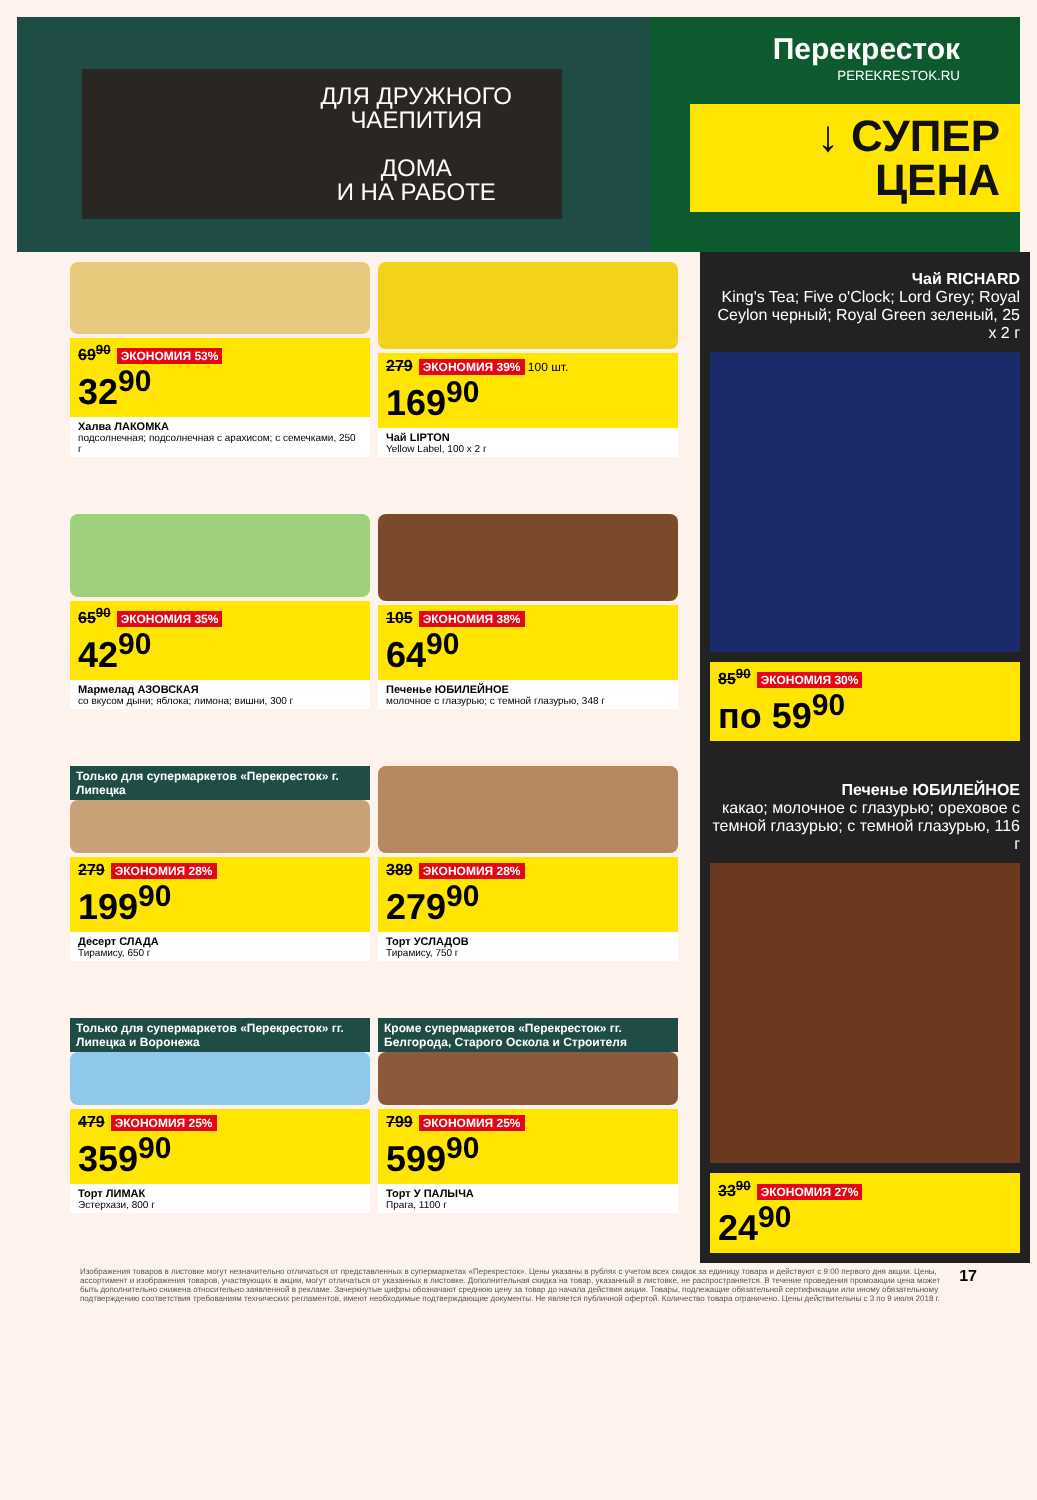ДЛЯ ДРУЖНОГО
ЧАЕПИТИЯ
ДОМА
И НА РАБОТЕ
Перекресток
PEREKRESTOK.RU
↓ СУПЕР
ЦЕНА
69<sup>90</sup> ЭКОНОМИЯ 53%
32<sup>90</sup>
Халва ЛАКОМКА
подсолнечная; подсолнечная с арахисом; с семечками, 250 г
279 ЭКОНОМИЯ 39% 100 шт.
169<sup>90</sup>
Чай LIPTON
Yellow Label, 100 x 2 г
65<sup>90</sup> ЭКОНОМИЯ 35%
42<sup>90</sup>
Мармелад АЗОВСКАЯ
со вкусом дыни; яблока; лимона; вишни, 300 г
105 ЭКОНОМИЯ 38%
64<sup>90</sup>
Печенье ЮБИЛЕЙНОЕ
молочное с глазурью; с темной глазурью, 348 г
Только для супермаркетов «Перекресток» г. Липецка
279 ЭКОНОМИЯ 28%
199<sup>90</sup>
Десерт СЛАДА
Тирамису, 650 г
389 ЭКОНОМИЯ 28%
279<sup>90</sup>
Торт УСЛАДОВ
Тирамису, 750 г
Только для супермаркетов «Перекресток» гг. Липецка и Воронежа
479 ЭКОНОМИЯ 25%
359<sup>90</sup>
Торт ЛИМАК
Эстерхази, 800 г
Кроме супермаркетов «Перекресток» гг. Белгорода, Старого Оскола и Строителя
799 ЭКОНОМИЯ 25%
599<sup>90</sup>
Торт У ПАЛЫЧА
Прага, 1100 г
Чай RICHARD
King's Tea; Five o'Clock; Lord Grey; Royal Ceylon черный; Royal Green зеленый, 25 x 2 г
85<sup>90</sup> ЭКОНОМИЯ 30%
по 59<sup>90</sup>
Печенье ЮБИЛЕЙНОЕ
какао; молочное с глазурью; ореховое с темной глазурью; с темной глазурью, 116 г
33<sup>90</sup> ЭКОНОМИЯ 27%
24<sup>90</sup>
Изображения товаров в листовке могут незначительно отличаться от представленных в супермаркетах «Перекресток». Цены указаны в рублях с учетом всех скидок за единицу товара и действуют с 9:00 первого дня акции. Цены, ассортимент и изображения товаров, участвующих в акции, могут отличаться от указанных в листовке. Дополнительная скидка на товар, указанный в листовке, не распространяется. В течение проведения промоакции цена может быть дополнительно снижена относительно заявленной в рекламе. Зачеркнутые цифры обозначают среднюю цену за товар до начала действия акции. Товары, подлежащие обязательной сертификации или иному обязательному подтверждению соответствия требованиям технических регламентов, имеют необходимые подтверждающие документы. Не является публичной офертой. Количество товара ограничено. Цены действительны с 3 по 9 июля 2018 г.
17